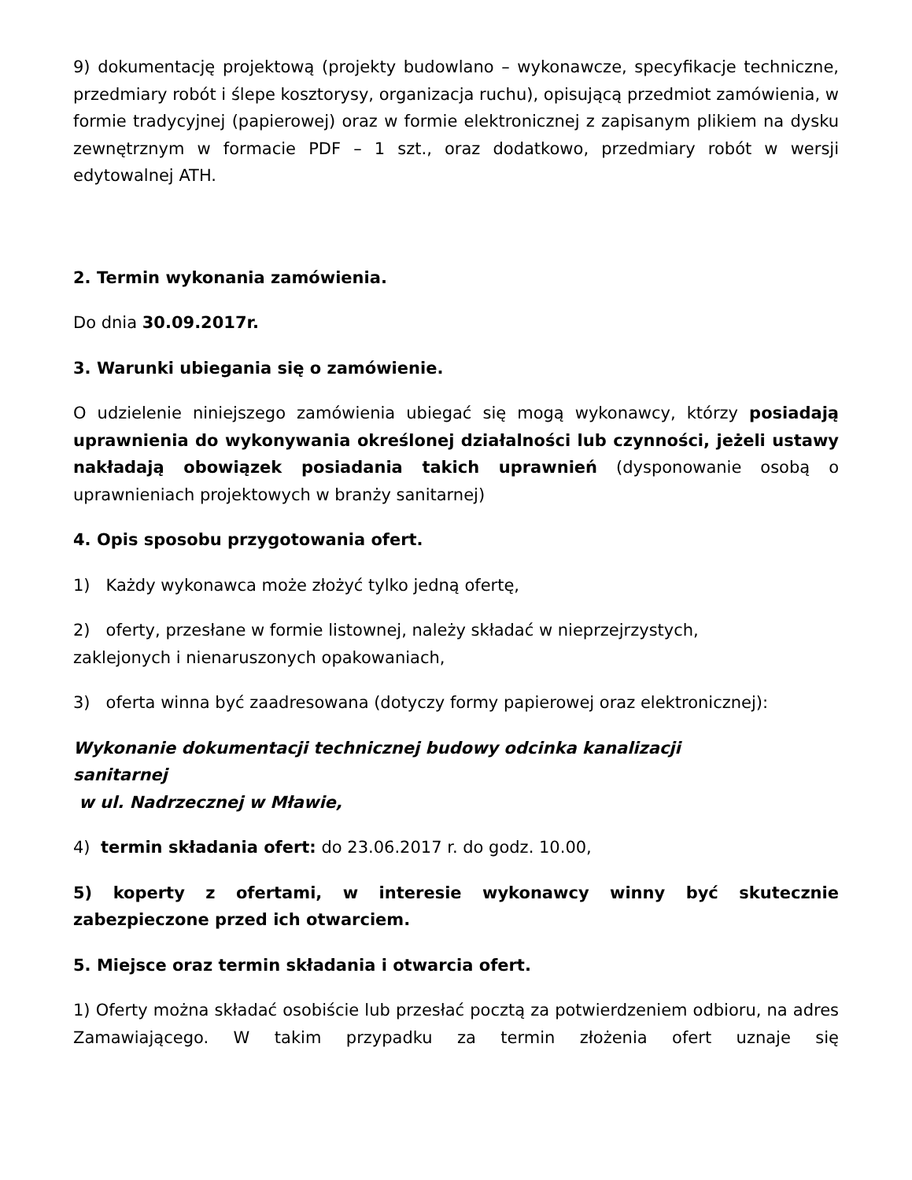9) dokumentację projektową (projekty budowlano – wykonawcze, specyfikacje techniczne, przedmiary robót i ślepe kosztorysy, organizacja ruchu), opisującą przedmiot zamówienia, w formie tradycyjnej (papierowej) oraz w formie elektronicznej z zapisanym plikiem na dysku zewnętrznym w formacie PDF – 1 szt., oraz dodatkowo, przedmiary robót w wersji edytowalnej ATH.
2. Termin wykonania zamówienia.
Do dnia 30.09.2017r.
3. Warunki ubiegania się o zamówienie.
O udzielenie niniejszego zamówienia ubiegać się mogą wykonawcy, którzy posiadają uprawnienia do wykonywania określonej działalności lub czynności, jeżeli ustawy nakładają obowiązek posiadania takich uprawnień (dysponowanie osobą o uprawnieniach projektowych w branży sanitarnej)
4. Opis sposobu przygotowania ofert.
1) Każdy wykonawca może złożyć tylko jedną ofertę,
2) oferty, przesłane w formie listownej, należy składać w nieprzejrzystych,
zaklejonych i nienaruszonych opakowaniach,
3) oferta winna być zaadresowana (dotyczy formy papierowej oraz elektronicznej):
Wykonanie dokumentacji technicznej budowy odcinka kanalizacji
sanitarnej
w ul. Nadrzecznej w Mławie,
4) termin składania ofert: do 23.06.2017 r. do godz. 10.00,
5) koperty z ofertami, w interesie wykonawcy winny być skutecznie zabezpieczone przed ich otwarciem.
5. Miejsce oraz termin składania i otwarcia ofert.
1) Oferty można składać osobiście lub przesłać pocztą za potwierdzeniem odbioru, na adres Zamawiającego. W takim przypadku za termin złożenia ofert uznaje się